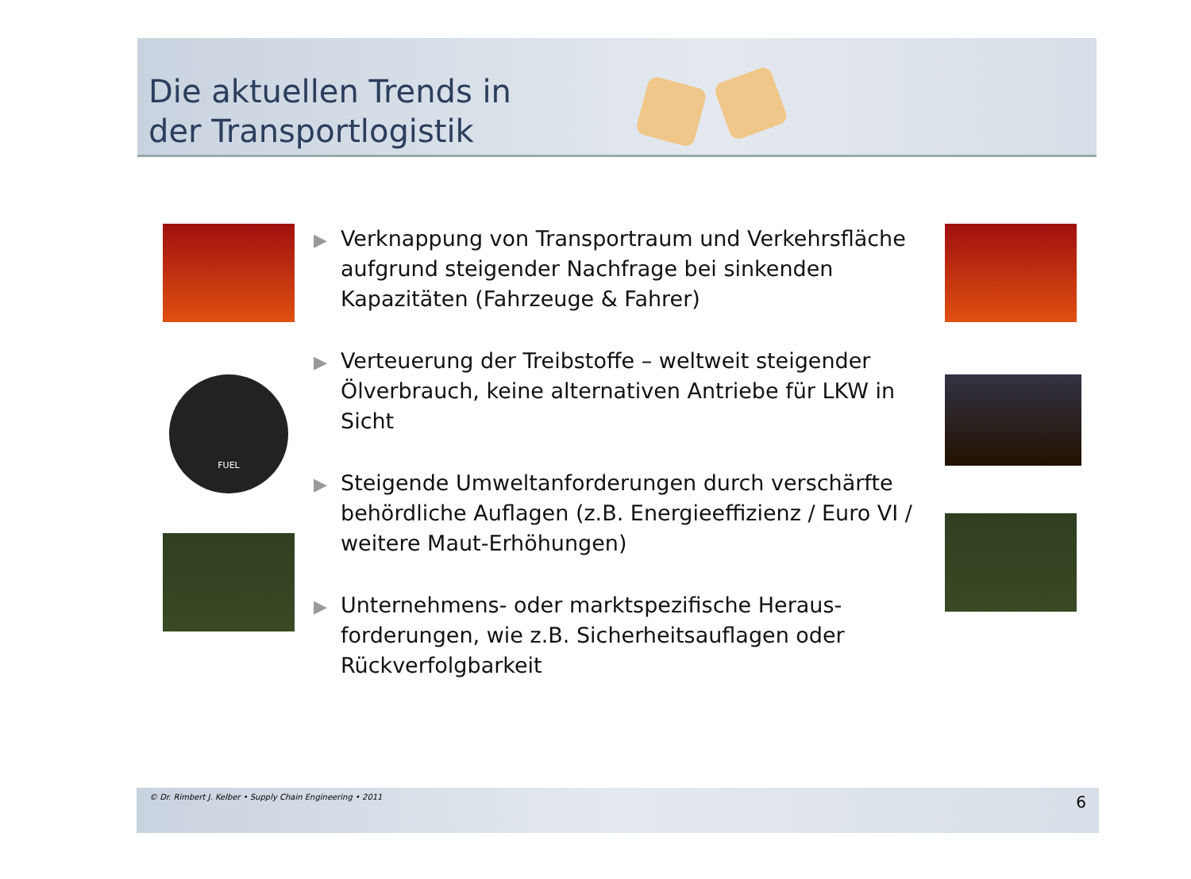Die aktuellen Trends in
der Transportlogistik
FUEL
▶ Verknappung von Transportraum und Verkehrsfläche aufgrund steigender Nachfrage bei sinkenden Kapazitäten (Fahrzeuge & Fahrer)
▶ Verteuerung der Treibstoffe – weltweit steigender Ölverbrauch, keine alternativen Antriebe für LKW in Sicht
▶ Steigende Umweltanforderungen durch verschärfte behördliche Auflagen (z.B. Energieeffizienz / Euro VI / weitere Maut-Erhöhungen)
▶ Unternehmens- oder marktspezifische Heraus-forderungen, wie z.B. Sicherheitsauflagen oder Rückverfolgbarkeit
© Dr. Rimbert J. Kelber • Supply Chain Engineering • 2011 6